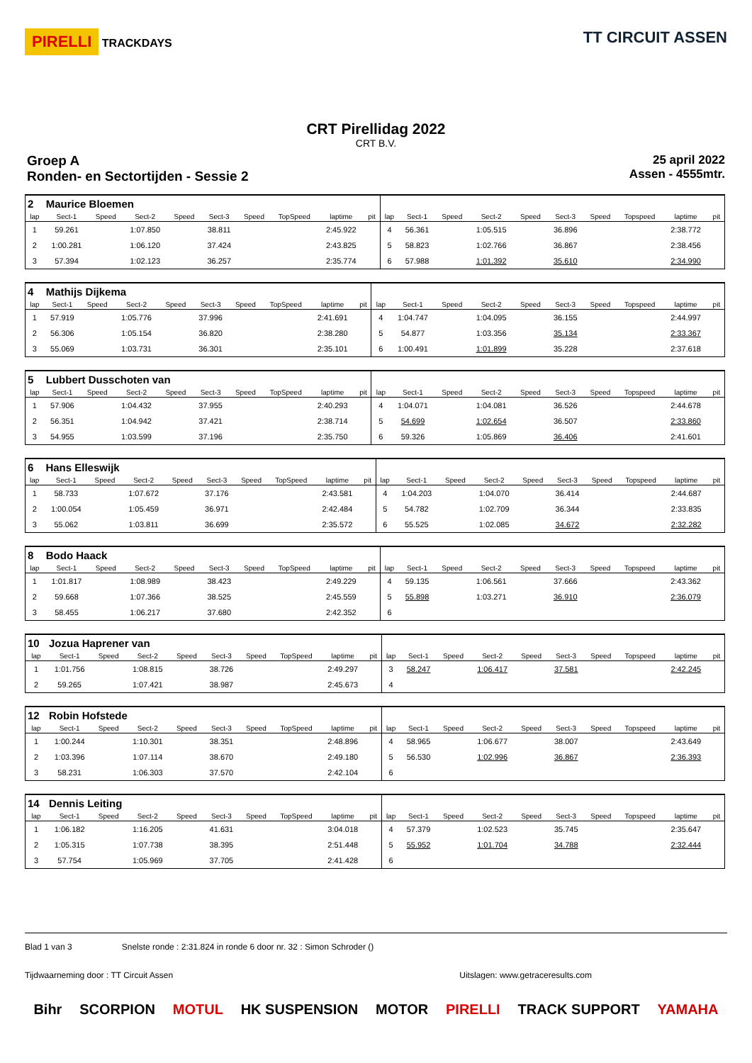PIRELLI TRACKDAYS
TT CIRCUIT ASSEN
CRT Pirellidag 2022
CRT B.V.
Groep A
Ronden- en Sectortijden - Sessie 2
25 april 2022
Assen - 4555mtr.
| 2 | Maurice Bloemen | | | | | | | | | | | | | | | | | | |
| lap | Sect-1 | Speed | Sect-2 | Speed | Sect-3 | Speed | TopSpeed | laptime | pit | lap | Sect-1 | Speed | Sect-2 | Speed | Sect-3 | Speed | Topspeed | laptime | pit |
| 1 | 59.261 | | 1:07.850 | | 38.811 | | | 2:45.922 | | 4 | 56.361 | | 1:05.515 | | 36.896 | | | 2:38.772 | |
| 2 | 1:00.281 | | 1:06.120 | | 37.424 | | | 2:43.825 | | 5 | 58.823 | | 1:02.766 | | 36.867 | | | 2:38.456 | |
| 3 | 57.394 | | 1:02.123 | | 36.257 | | | 2:35.774 | | 6 | 57.988 | | 1:01.392 | | 35.610 | | | 2:34.990 | |
| 4 | Mathijs Dijkema | | | | | | | | | | | | | | | | | | |
| lap | Sect-1 | Speed | Sect-2 | Speed | Sect-3 | Speed | TopSpeed | laptime | pit | lap | Sect-1 | Speed | Sect-2 | Speed | Sect-3 | Speed | Topspeed | laptime | pit |
| 1 | 57.919 | | 1:05.776 | | 37.996 | | | 2:41.691 | | 4 | 1:04.747 | | 1:04.095 | | 36.155 | | | 2:44.997 | |
| 2 | 56.306 | | 1:05.154 | | 36.820 | | | 2:38.280 | | 5 | 54.877 | | 1:03.356 | | 35.134 | | | 2:33.367 | |
| 3 | 55.069 | | 1:03.731 | | 36.301 | | | 2:35.101 | | 6 | 1:00.491 | | 1:01.899 | | 35.228 | | | 2:37.618 | |
| 5 | Lubbert Dusschoten van | | | | | | | | | | | | | | | | | | |
| lap | Sect-1 | Speed | Sect-2 | Speed | Sect-3 | Speed | TopSpeed | laptime | pit | lap | Sect-1 | Speed | Sect-2 | Speed | Sect-3 | Speed | Topspeed | laptime | pit |
| 1 | 57.906 | | 1:04.432 | | 37.955 | | | 2:40.293 | | 4 | 1:04.071 | | 1:04.081 | | 36.526 | | | 2:44.678 | |
| 2 | 56.351 | | 1:04.942 | | 37.421 | | | 2:38.714 | | 5 | 54.699 | | 1:02.654 | | 36.507 | | | 2:33.860 | |
| 3 | 54.955 | | 1:03.599 | | 37.196 | | | 2:35.750 | | 6 | 59.326 | | 1:05.869 | | 36.406 | | | 2:41.601 | |
| 6 | Hans Elleswijk | | | | | | | | | | | | | | | | | | |
| lap | Sect-1 | Speed | Sect-2 | Speed | Sect-3 | Speed | TopSpeed | laptime | pit | lap | Sect-1 | Speed | Sect-2 | Speed | Sect-3 | Speed | Topspeed | laptime | pit |
| 1 | 58.733 | | 1:07.672 | | 37.176 | | | 2:43.581 | | 4 | 1:04.203 | | 1:04.070 | | 36.414 | | | 2:44.687 | |
| 2 | 1:00.054 | | 1:05.459 | | 36.971 | | | 2:42.484 | | 5 | 54.782 | | 1:02.709 | | 36.344 | | | 2:33.835 | |
| 3 | 55.062 | | 1:03.811 | | 36.699 | | | 2:35.572 | | 6 | 55.525 | | 1:02.085 | | 34.672 | | | 2:32.282 | |
| 8 | Bodo Haack | | | | | | | | | | | | | | | | | | |
| lap | Sect-1 | Speed | Sect-2 | Speed | Sect-3 | Speed | TopSpeed | laptime | pit | lap | Sect-1 | Speed | Sect-2 | Speed | Sect-3 | Speed | Topspeed | laptime | pit |
| 1 | 1:01.817 | | 1:08.989 | | 38.423 | | | 2:49.229 | | 4 | 59.135 | | 1:06.561 | | 37.666 | | | 2:43.362 | |
| 2 | 59.668 | | 1:07.366 | | 38.525 | | | 2:45.559 | | 5 | 55.898 | | 1:03.271 | | 36.910 | | | 2:36.079 | |
| 3 | 58.455 | | 1:06.217 | | 37.680 | | | 2:42.352 | | 6 | | | | | | | | | |
| 10 | Jozua Haprener van | | | | | | | | | | | | | | | | | | |
| lap | Sect-1 | Speed | Sect-2 | Speed | Sect-3 | Speed | TopSpeed | laptime | pit | lap | Sect-1 | Speed | Sect-2 | Speed | Sect-3 | Speed | Topspeed | laptime | pit |
| 1 | 1:01.756 | | 1:08.815 | | 38.726 | | | 2:49.297 | | 3 | 58.247 | | 1:06.417 | | 37.581 | | | 2:42.245 | |
| 2 | 59.265 | | 1:07.421 | | 38.987 | | | 2:45.673 | | 4 | | | | | | | | | |
| 12 | Robin Hofstede | | | | | | | | | | | | | | | | | | |
| lap | Sect-1 | Speed | Sect-2 | Speed | Sect-3 | Speed | TopSpeed | laptime | pit | lap | Sect-1 | Speed | Sect-2 | Speed | Sect-3 | Speed | Topspeed | laptime | pit |
| 1 | 1:00.244 | | 1:10.301 | | 38.351 | | | 2:48.896 | | 4 | 58.965 | | 1:06.677 | | 38.007 | | | 2:43.649 | |
| 2 | 1:03.396 | | 1:07.114 | | 38.670 | | | 2:49.180 | | 5 | 56.530 | | 1:02.996 | | 36.867 | | | 2:36.393 | |
| 3 | 58.231 | | 1:06.303 | | 37.570 | | | 2:42.104 | | 6 | | | | | | | | | |
| 14 | Dennis Leiting | | | | | | | | | | | | | | | | | | |
| lap | Sect-1 | Speed | Sect-2 | Speed | Sect-3 | Speed | TopSpeed | laptime | pit | lap | Sect-1 | Speed | Sect-2 | Speed | Sect-3 | Speed | Topspeed | laptime | pit |
| 1 | 1:06.182 | | 1:16.205 | | 41.631 | | | 3:04.018 | | 4 | 57.379 | | 1:02.523 | | 35.745 | | | 2:35.647 | |
| 2 | 1:05.315 | | 1:07.738 | | 38.395 | | | 2:51.448 | | 5 | 55.952 | | 1:01.704 | | 34.788 | | | 2:32.444 | |
| 3 | 57.754 | | 1:05.969 | | 37.705 | | | 2:41.428 | | 6 | | | | | | | | | |
Blad 1 van 3 Snelste ronde : 2:31.824 in ronde 6 door nr. 32 : Simon Schroder ()
Tijdwaarneming door : TT Circuit Assen Uitslagen: www.getraceresults.com
Bihr SCORPION MOTUL HK SUSPENSION MOTOR PIRELLI TRACK SUPPORT YAMAHA